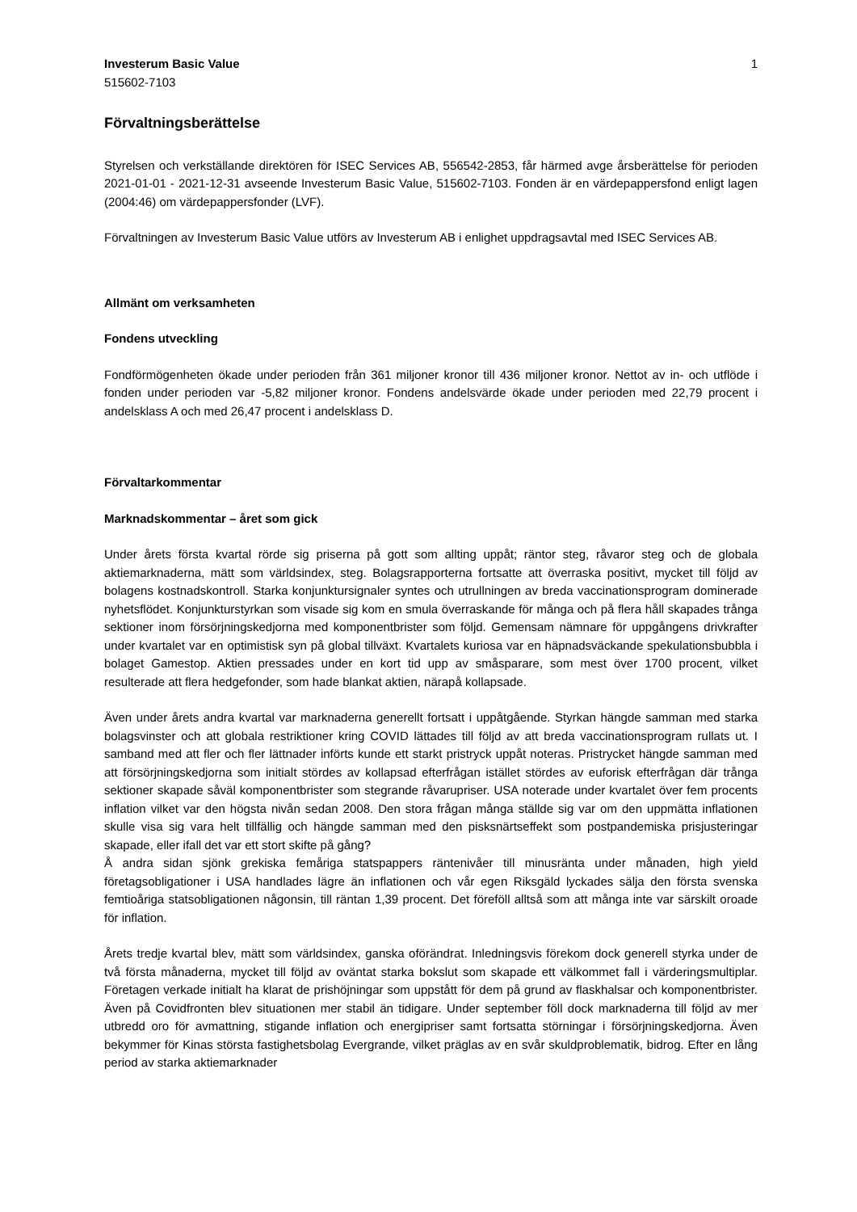Investerum Basic Value
515602-7103
1
Förvaltningsberättelse
Styrelsen och verkställande direktören för ISEC Services AB, 556542-2853, får härmed avge årsberättelse för perioden 2021-01-01 - 2021-12-31 avseende Investerum Basic Value, 515602-7103. Fonden är en värdepappersfond enligt lagen (2004:46) om värdepappersfonder (LVF).
Förvaltningen av Investerum Basic Value utförs av Investerum AB i enlighet uppdragsavtal med ISEC Services AB.
Allmänt om verksamheten
Fondens utveckling
Fondförmögenheten ökade under perioden från 361 miljoner kronor till 436 miljoner kronor. Nettot av in- och utflöde i fonden under perioden var -5,82 miljoner kronor. Fondens andelsvärde ökade under perioden med 22,79 procent i andelsklass A och med 26,47 procent i andelsklass D.
Förvaltarkommentar
Marknadskommentar – året som gick
Under årets första kvartal rörde sig priserna på gott som allting uppåt; räntor steg, råvaror steg och de globala aktiemarknaderna, mätt som världsindex, steg. Bolagsrapporterna fortsatte att överraska positivt, mycket till följd av bolagens kostnadskontroll. Starka konjunktursignaler syntes och utrullningen av breda vaccinationsprogram dominerade nyhetsflödet. Konjunkturstyrkan som visade sig kom en smula överraskande för många och på flera håll skapades trånga sektioner inom försörjningskedjorna med komponentbrister som följd. Gemensam nämnare för uppgångens drivkrafter under kvartalet var en optimistisk syn på global tillväxt. Kvartalets kuriosa var en häpnadsväckande spekulationsbubbla i bolaget Gamestop. Aktien pressades under en kort tid upp av småsparare, som mest över 1700 procent, vilket resulterade att flera hedgefonder, som hade blankat aktien, närapå kollapsade.
Även under årets andra kvartal var marknaderna generellt fortsatt i uppåtgående. Styrkan hängde samman med starka bolagsvinster och att globala restriktioner kring COVID lättades till följd av att breda vaccinationsprogram rullats ut. I samband med att fler och fler lättnader införts kunde ett starkt pristryck uppåt noteras. Pristrycket hängde samman med att försörjningskedjorna som initialt stördes av kollapsad efterfrågan istället stördes av euforisk efterfrågan där trånga sektioner skapade såväl komponentbrister som stegrande råvarupriser. USA noterade under kvartalet över fem procents inflation vilket var den högsta nivån sedan 2008. Den stora frågan många ställde sig var om den uppmätta inflationen skulle visa sig vara helt tillfällig och hängde samman med den pisksnärtseffekt som postpandemiska prisjusteringar skapade, eller ifall det var ett stort skifte på gång?
Å andra sidan sjönk grekiska femåriga statspappers räntenivåer till minusränta under månaden, high yield företagsobligationer i USA handlades lägre än inflationen och vår egen Riksgäld lyckades sälja den första svenska femtioåriga statsobligationen någonsin, till räntan 1,39 procent. Det föreföll alltså som att många inte var särskilt oroade för inflation.
Årets tredje kvartal blev, mätt som världsindex, ganska oförändrat. Inledningsvis förekom dock generell styrka under de två första månaderna, mycket till följd av oväntat starka bokslut som skapade ett välkommet fall i värderingsmultiplar. Företagen verkade initialt ha klarat de prishöjningar som uppstått för dem på grund av flaskhalsar och komponentbrister. Även på Covidfronten blev situationen mer stabil än tidigare. Under september föll dock marknaderna till följd av mer utbredd oro för avmattning, stigande inflation och energipriser samt fortsatta störningar i försörjningskedjorna. Även bekymmer för Kinas största fastighetsbolag Evergrande, vilket präglas av en svår skuldproblematik, bidrog. Efter en lång period av starka aktiemarknader